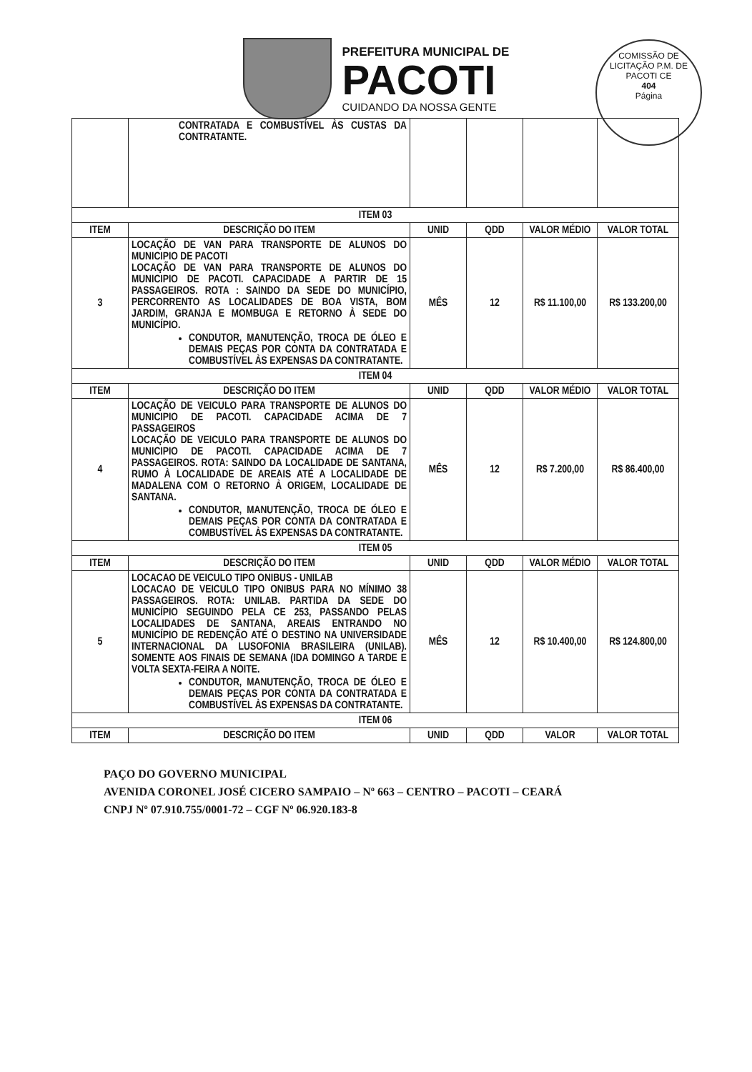PREFEITURA MUNICIPAL DE
PACOTI
CUIDANDO DA NOSSA GENTE
COMISSÃO DE LICITAÇÃO P.M. DE PACOTI CE
404
Página
| | CONTRATADA E COMBUSTÍVEL ÀS CUSTAS DA CONTRATANTE. | | | | |
| ITEM 03 | | | | | |
| ITEM | DESCRIÇÃO DO ITEM | UNID | QDD | VALOR MÉDIO | VALOR TOTAL |
| 3 | LOCAÇÃO DE VAN PARA TRANSPORTE DE ALUNOS DO MUNICIPIO DE PACOTI LOCAÇÃO DE VAN PARA TRANSPORTE DE ALUNOS DO MUNICIPIO DE PACOTI. CAPACIDADE A PARTIR DE 15 PASSAGEIROS. ROTA : SAINDO DA SEDE DO MUNICÍPIO, PERCORRENTO AS LOCALIDADES DE BOA VISTA, BOM JARDIM, GRANJA E MOMBUGA E RETORNO À SEDE DO MUNICÍPIO. CONDUTOR, MANUTENÇÃO, TROCA DE ÓLEO E DEMAIS PEÇAS POR CONTA DA CONTRATADA E COMBUSTÍVEL ÀS EXPENSAS DA CONTRATANTE. | MÊS | 12 | R$ 11.100,00 | R$ 133.200,00 |
| ITEM 04 | | | | | |
| ITEM | DESCRIÇÃO DO ITEM | UNID | QDD | VALOR MÉDIO | VALOR TOTAL |
| 4 | LOCAÇÃO DE VEICULO PARA TRANSPORTE DE ALUNOS DO MUNICIPIO DE PACOTI. CAPACIDADE ACIMA DE 7 PASSAGEIROS LOCAÇÃO DE VEICULO PARA TRANSPORTE DE ALUNOS DO MUNICIPIO DE PACOTI. CAPACIDADE ACIMA DE 7 PASSAGEIROS. ROTA: SAINDO DA LOCALIDADE DE SANTANA, RUMO À LOCALIDADE DE AREAIS ATÉ A LOCALIDADE DE MADALENA COM O RETORNO À ORIGEM, LOCALIDADE DE SANTANA. CONDUTOR, MANUTENÇÃO, TROCA DE ÓLEO E DEMAIS PEÇAS POR CONTA DA CONTRATADA E COMBUSTÍVEL ÀS EXPENSAS DA CONTRATANTE. | MÊS | 12 | R$ 7.200,00 | R$ 86.400,00 |
| ITEM 05 | | | | | |
| ITEM | DESCRIÇÃO DO ITEM | UNID | QDD | VALOR MÉDIO | VALOR TOTAL |
| 5 | LOCACAO DE VEICULO TIPO ONIBUS - UNILAB LOCACAO DE VEICULO TIPO ONIBUS PARA NO MÍNIMO 38 PASSAGEIROS. ROTA: UNILAB. PARTIDA DA SEDE DO MUNICÍPIO SEGUINDO PELA CE 253, PASSANDO PELAS LOCALIDADES DE SANTANA, AREAIS ENTRANDO NO MUNICÍPIO DE REDENÇÃO ATÉ O DESTINO NA UNIVERSIDADE INTERNACIONAL DA LUSOFONIA BRASILEIRA (UNILAB). SOMENTE AOS FINAIS DE SEMANA (IDA DOMINGO A TARDE E VOLTA SEXTA-FEIRA A NOITE. CONDUTOR, MANUTENÇÃO, TROCA DE ÓLEO E DEMAIS PEÇAS POR CONTA DA CONTRATADA E COMBUSTÍVEL ÀS EXPENSAS DA CONTRATANTE. | MÊS | 12 | R$ 10.400,00 | R$ 124.800,00 |
| ITEM 06 | | | | | |
| ITEM | DESCRIÇÃO DO ITEM | UNID | QDD | VALOR | VALOR TOTAL |
PAÇO DO GOVERNO MUNICIPAL
AVENIDA CORONEL JOSÉ CICERO SAMPAIO – Nº 663 – CENTRO – PACOTI – CEARÁ
CNPJ Nº 07.910.755/0001-72 – CGF Nº 06.920.183-8